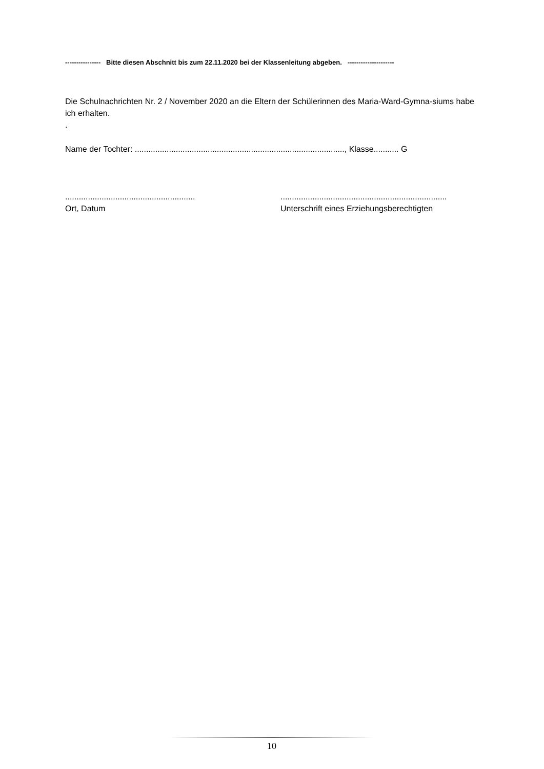---------------- Bitte diesen Abschnitt bis zum 22.11.2020 bei der Klassenleitung abgeben. ---------------------
Die Schulnachrichten Nr. 2 / November 2020 an die Eltern der Schülerinnen des Maria-Ward-Gymna-siums habe ich erhalten.
.
Name der Tochter: ............................................................................................, Klasse........... G
.........................................................
Ort, Datum
.........................................................................
Unterschrift eines Erziehungsberechtigten
10